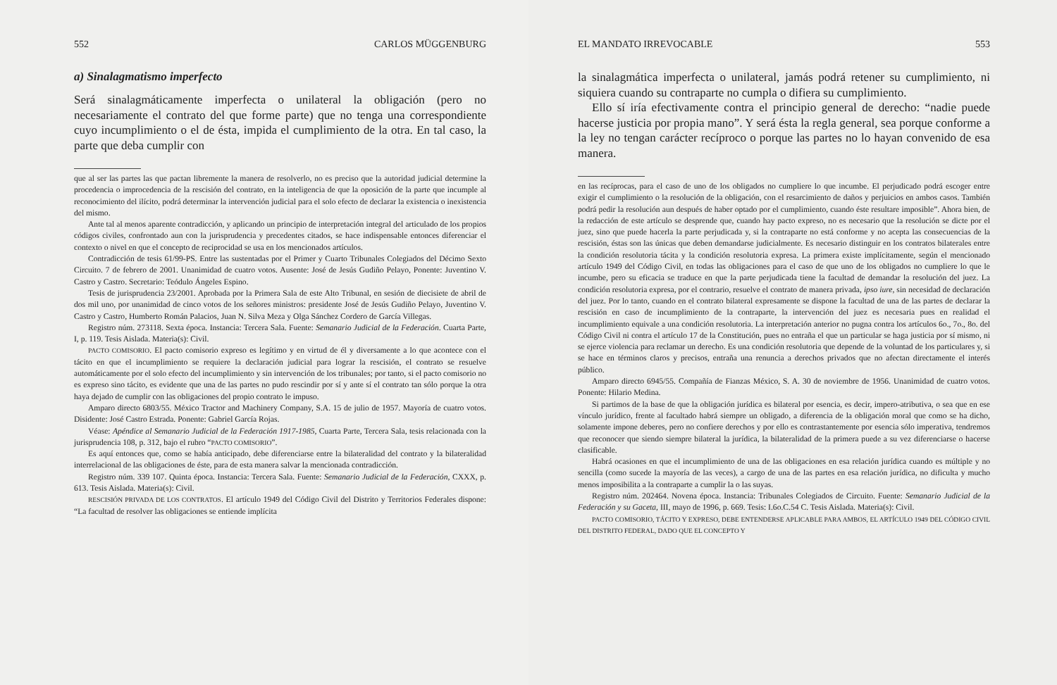552 CARLOS MÜGGENBURG
a) Sinalagmatismo imperfecto
Será sinalagmáticamente imperfecta o unilateral la obligación (pero no necesariamente el contrato del que forme parte) que no tenga una correspondiente cuyo incumplimiento o el de ésta, impida el cumplimiento de la otra. En tal caso, la parte que deba cumplir con
que al ser las partes las que pactan libremente la manera de resolverlo, no es preciso que la autoridad judicial determine la procedencia o improcedencia de la rescisión del contrato, en la inteligencia de que la oposición de la parte que incumple al reconocimiento del ilícito, podrá determinar la intervención judicial para el solo efecto de declarar la existencia o inexistencia del mismo.
Ante tal al menos aparente contradicción, y aplicando un principio de interpretación integral del articulado de los propios códigos civiles, confrontado aun con la jurisprudencia y precedentes citados, se hace indispensable entonces diferenciar el contexto o nivel en que el concepto de reciprocidad se usa en los mencionados artículos.
Contradicción de tesis 61/99-PS. Entre las sustentadas por el Primer y Cuarto Tribunales Colegiados del Décimo Sexto Circuito. 7 de febrero de 2001. Unanimidad de cuatro votos. Ausente: José de Jesús Gudiño Pelayo, Ponente: Juventino V. Castro y Castro. Secretario: Teódulo Ángeles Espino.
Tesis de jurisprudencia 23/2001. Aprobada por la Primera Sala de este Alto Tribunal, en sesión de diecisiete de abril de dos mil uno, por unanimidad de cinco votos de los señores ministros: presidente José de Jesús Gudiño Pelayo, Juventino V. Castro y Castro, Humberto Román Palacios, Juan N. Silva Meza y Olga Sánchez Cordero de García Villegas.
Registro núm. 273118. Sexta época. Instancia: Tercera Sala. Fuente: Semanario Judicial de la Federación. Cuarta Parte, I, p. 119. Tesis Aislada. Materia(s): Civil.
PACTO COMISORIO. El pacto comisorio expreso es legítimo y en virtud de él y diversamente a lo que acontece con el tácito en que el incumplimiento se requiere la declaración judicial para lograr la rescisión, el contrato se resuelve automáticamente por el solo efecto del incumplimiento y sin intervención de los tribunales; por tanto, si el pacto comisorio no es expreso sino tácito, es evidente que una de las partes no pudo rescindir por sí y ante sí el contrato tan sólo porque la otra haya dejado de cumplir con las obligaciones del propio contrato le impuso.
Amparo directo 6803/55. México Tractor and Machinery Company, S.A. 15 de julio de 1957. Mayoría de cuatro votos. Disidente: José Castro Estrada. Ponente: Gabriel García Rojas.
Véase: Apéndice al Semanario Judicial de la Federación 1917-1985, Cuarta Parte, Tercera Sala, tesis relacionada con la jurisprudencia 108, p. 312, bajo el rubro “PACTO COMISORIO”.
Es aquí entonces que, como se había anticipado, debe diferenciarse entre la bilateralidad del contrato y la bilateralidad interrelacional de las obligaciones de éste, para de esta manera salvar la mencionada contradicción.
Registro núm. 339 107. Quinta época. Instancia: Tercera Sala. Fuente: Semanario Judicial de la Federación, CXXX, p. 613. Tesis Aislada. Materia(s): Civil.
RESCISIÓN PRIVADA DE LOS CONTRATOS. El artículo 1949 del Código Civil del Distrito y Territorios Federales dispone: “La facultad de resolver las obligaciones se entiende implícita
EL MANDATO IRREVOCABLE 553
la sinalagmática imperfecta o unilateral, jamás podrá retener su cumplimiento, ni siquiera cuando su contraparte no cumpla o difiera su cumplimiento.
Ello sí iría efectivamente contra el principio general de derecho: “nadie puede hacerse justicia por propia mano”. Y será ésta la regla general, sea porque conforme a la ley no tengan carácter recíproco o porque las partes no lo hayan convenido de esa manera.
en las recíprocas, para el caso de uno de los obligados no cumpliere lo que incumbe. El perjudicado podrá escoger entre exigir el cumplimiento o la resolución de la obligación, con el resarcimiento de daños y perjuicios en ambos casos. También podrá pedir la resolución aun después de haber optado por el cumplimiento, cuando éste resultare imposible”. Ahora bien, de la redacción de este artículo se desprende que, cuando hay pacto expreso, no es necesario que la resolución se dicte por el juez, sino que puede hacerla la parte perjudicada y, si la contraparte no está conforme y no acepta las consecuencias de la rescisión, éstas son las únicas que deben demandarse judicialmente. Es necesario distinguir en los contratos bilaterales entre la condición resolutoria tácita y la condición resolutoria expresa. La primera existe implícitamente, según el mencionado artículo 1949 del Código Civil, en todas las obligaciones para el caso de que uno de los obligados no cumpliere lo que le incumbe, pero su eficacia se traduce en que la parte perjudicada tiene la facultad de demandar la resolución del juez. La condición resolutoria expresa, por el contrario, resuelve el contrato de manera privada, ipso iure, sin necesidad de declaración del juez. Por lo tanto, cuando en el contrato bilateral expresamente se dispone la facultad de una de las partes de declarar la rescisión en caso de incumplimiento de la contraparte, la intervención del juez es necesaria pues en realidad el incumplimiento equivale a una condición resolutoria. La interpretación anterior no pugna contra los artículos 6o., 7o., 8o. del Código Civil ni contra el artículo 17 de la Constitución, pues no entraña el que un particular se haga justicia por sí mismo, ni se ejerce violencia para reclamar un derecho. Es una condición resolutoria que depende de la voluntad de los particulares y, si se hace en términos claros y precisos, entraña una renuncia a derechos privados que no afectan directamente el interés público.
Amparo directo 6945/55. Compañía de Fianzas México, S. A. 30 de noviembre de 1956. Unanimidad de cuatro votos. Ponente: Hilario Medina.
Si partimos de la base de que la obligación jurídica es bilateral por esencia, es decir, impero-atributiva, o sea que en ese vínculo jurídico, frente al facultado habrá siempre un obligado, a diferencia de la obligación moral que como se ha dicho, solamente impone deberes, pero no confiere derechos y por ello es contrastantemente por esencia sólo imperativa, tendremos que reconocer que siendo siempre bilateral la jurídica, la bilateralidad de la primera puede a su vez diferenciarse o hacerse clasificable.
Habrá ocasiones en que el incumplimiento de una de las obligaciones en esa relación jurídica cuando es múltiple y no sencilla (como sucede la mayoría de las veces), a cargo de una de las partes en esa relación jurídica, no dificulta y mucho menos imposibilita a la contraparte a cumplir la o las suyas.
Registro núm. 202464. Novena época. Instancia: Tribunales Colegiados de Circuito. Fuente: Semanario Judicial de la Federación y su Gaceta, III, mayo de 1996, p. 669. Tesis: I.6o.C.54 C. Tesis Aislada. Materia(s): Civil.
PACTO COMISORIO, TÁCITO Y EXPRESO, DEBE ENTENDERSE APLICABLE PARA AMBOS, EL ARTÍCULO 1949 DEL CÓDIGO CIVIL DEL DISTRITO FEDERAL, DADO QUE EL CONCEPTO Y